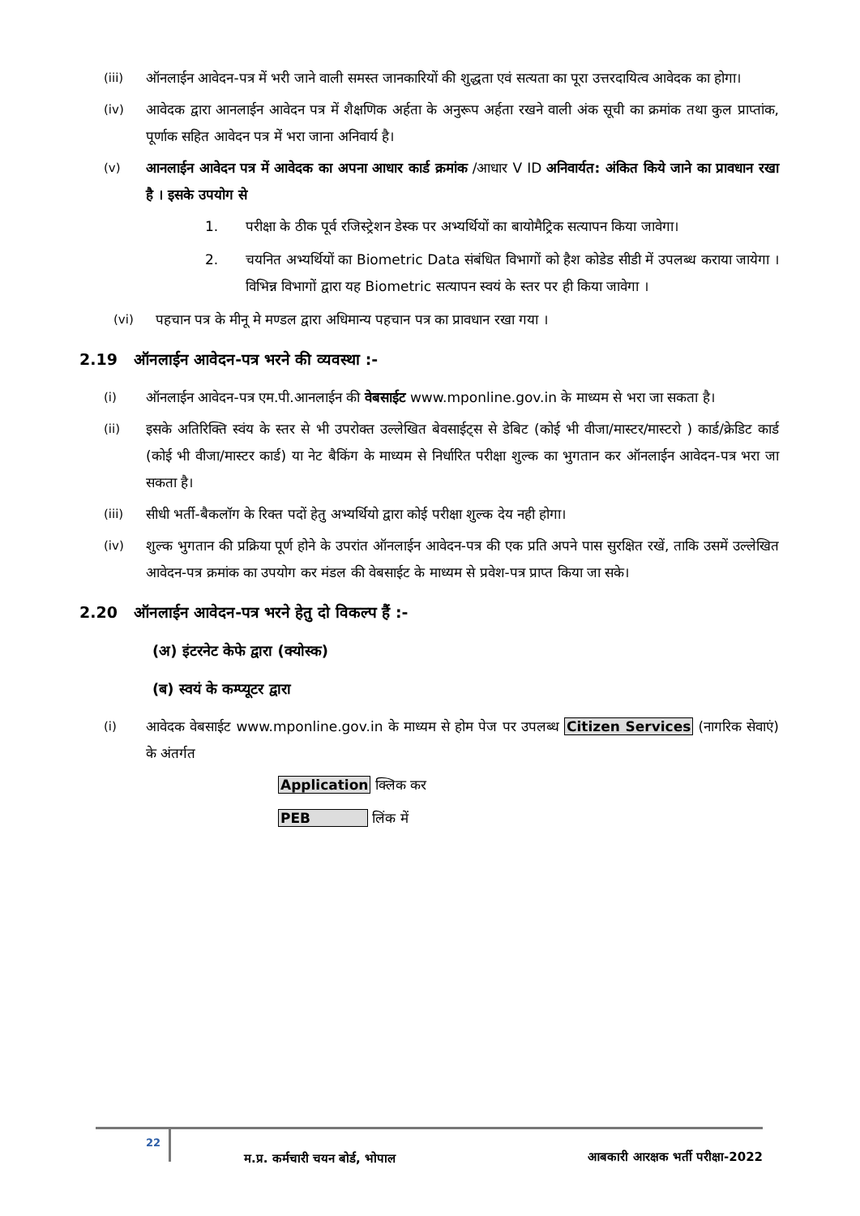(iii) ऑनलाईन आवेदन-पत्र में भरी जाने वाली समस्त जानकारियों की शुद्धता एवं सत्यता का पूरा उत्तरदायित्व आवेदक का होगा।
(iv) आवेदक द्वारा आनलाईन आवेदन पत्र में शैक्षणिक अर्हता के अनुरूप अर्हता रखने वाली अंक सूची का क्रमांक तथा कुल प्राप्तांक, पूर्णाक सहित आवेदन पत्र में भरा जाना अनिवार्य है।
(v) आनलाईन आवेदन पत्र में आवेदक का अपना आधार कार्ड क्रमांक /आधार V ID अनिवार्यत: अंकित किये जाने का प्रावधान रखा है । इसके उपयोग से
1. परीक्षा के ठीक पूर्व रजिस्ट्रेशन डेस्क पर अभ्यर्थियों का बायोमैट्रिक सत्यापन किया जावेगा।
2. चयनित अभ्यर्थियों का Biometric Data संबंधित विभागों को हैश कोडेड सीडी में उपलब्ध कराया जायेगा । विभिन्न विभागों द्वारा यह Biometric सत्यापन स्वयं के स्तर पर ही किया जावेगा ।
(vi) पहचान पत्र के मीनू मे मण्डल द्वारा अधिमान्य पहचान पत्र का प्रावधान रखा गया ।
2.19 ऑनलाईन आवेदन-पत्र भरने की व्यवस्था :-
(i) ऑनलाईन आवेदन-पत्र एम.पी.आनलाईन की वेबसाईट www.mponline.gov.in के माध्यम से भरा जा सकता है।
(ii) इसके अतिरिक्ति स्वंय के स्तर से भी उपरोक्त उल्लेखित बेवसाईट्स से डेबिट (कोई भी वीजा/मास्टर/मास्टरो ) कार्ड/क्रेडिट कार्ड (कोई भी वीजा/मास्टर कार्ड) या नेट बैकिंग के माध्यम से निर्धारित परीक्षा शुल्क का भुगतान कर ऑनलाईन आवेदन-पत्र भरा जा सकता है।
(iii) सीधी भर्ती-बैकलॉग के रिक्त पदों हेतु अभ्यर्थियो द्वारा कोई परीक्षा शुल्क देय नही होगा।
(iv) शुल्क भुगतान की प्रक्रिया पूर्ण होने के उपरांत ऑनलाईन आवेदन-पत्र की एक प्रति अपने पास सुरक्षित रखें, ताकि उसमें उल्लेखित आवेदन-पत्र क्रमांक का उपयोग कर मंडल की वेबसाईट के माध्यम से प्रवेश-पत्र प्राप्त किया जा सके।
2.20 ऑनलाईन आवेदन-पत्र भरने हेतु दो विकल्प हैं :-
(अ) इंटरनेट केफे द्वारा (क्योस्क)
(ब) स्वयं के कम्प्यूटर द्वारा
(i) आवेदक वेबसाईट www.mponline.gov.in के माध्यम से होम पेज पर उपलब्ध Citizen Services (नागरिक सेवाएं) के अंतर्गत
Application क्लिक कर
PEB लिंक में
22
म.प्र. कर्मचारी चयन बोर्ड, भोपाल
आबकारी आरक्षक भर्ती परीक्षा-2022